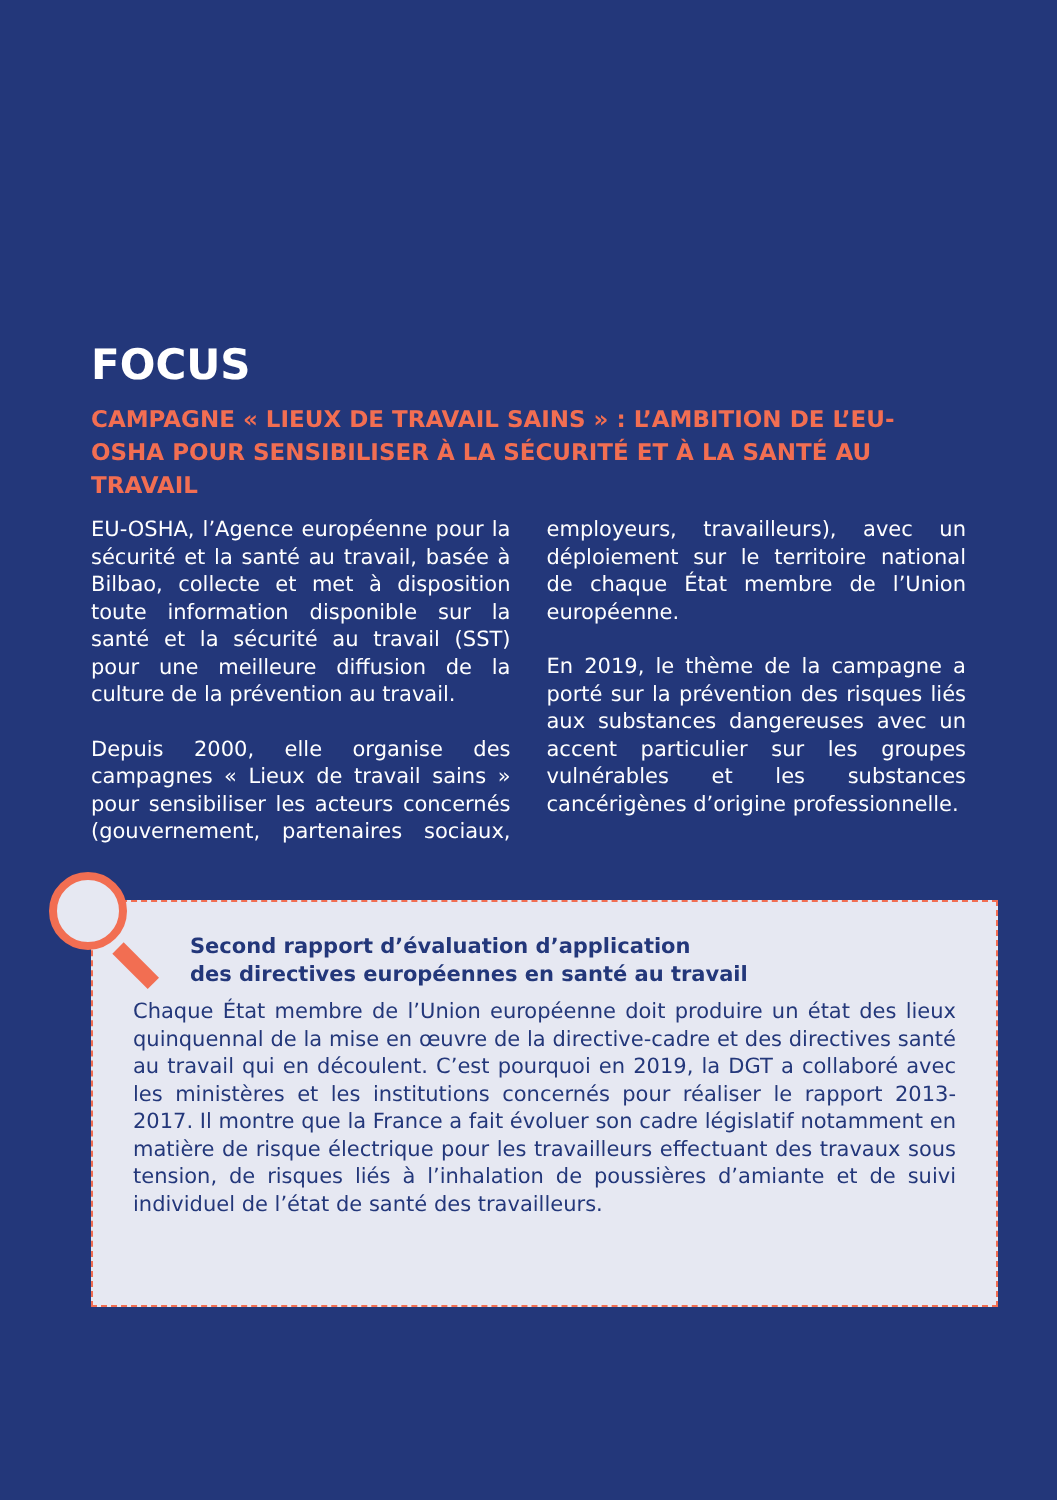FOCUS
CAMPAGNE « LIEUX DE TRAVAIL SAINS » : L’AMBITION DE L’EU-OSHA POUR SENSIBILISER À LA SÉCURITÉ ET À LA SANTÉ AU TRAVAIL
EU-OSHA, l’Agence européenne pour la sécurité et la santé au travail, basée à Bilbao, collecte et met à disposition toute information disponible sur la santé et la sécurité au travail (SST) pour une meilleure diffusion de la culture de la prévention au travail.
Depuis 2000, elle organise des campagnes « Lieux de travail sains » pour sensibiliser les acteurs concernés (gouvernement, partenaires sociaux, employeurs, travailleurs), avec un déploiement sur le territoire national de chaque État membre de l’Union européenne.
En 2019, le thème de la campagne a porté sur la prévention des risques liés aux substances dangereuses avec un accent particulier sur les groupes vulnérables et les substances cancérigènes d’origine professionnelle.
Second rapport d’évaluation d’application
des directives européennes en santé au travail
Chaque État membre de l’Union européenne doit produire un état des lieux quinquennal de la mise en œuvre de la directive-cadre et des directives santé au travail qui en découlent. C’est pourquoi en 2019, la DGT a collaboré avec les ministères et les institutions concernés pour réaliser le rapport 2013-2017. Il montre que la France a fait évoluer son cadre législatif notamment en matière de risque électrique pour les travailleurs effectuant des travaux sous tension, de risques liés à l’inhalation de poussières d’amiante et de suivi individuel de l’état de santé des travailleurs.